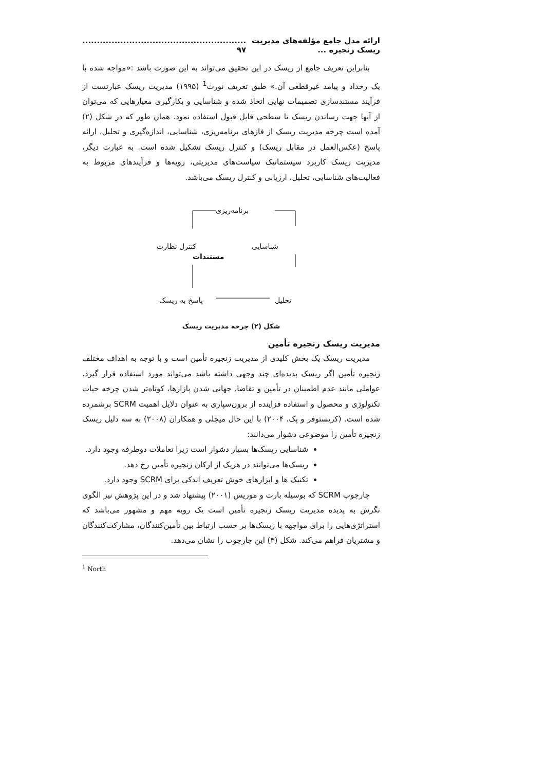ارائه مدل جامع مؤلفه‌های مدیریت ریسک زنجیره ........................................................... ۹۷
بنابراین تعریف جامع از ریسک در این تحقیق می‌تواند به این صورت باشد :«مواجه شده با یک رخداد و پیامد غیرقطعی آن.» طبق تعریف نورث<sup>1</sup> (۱۹۹۵) مدیریت ریسک عبارتست از فرآیند مستندسازی تصمیمات نهایی اتخاذ شده و شناسایی و بکارگیری معیارهایی که می‌توان از آنها جهت رساندن ریسک تا سطحی قابل قبول استفاده نمود. همان طور که در شکل (۲) آمده است چرخه مدیریت ریسک از فازهای برنامه‌ریزی، شناسایی، اندازه‌گیری و تحلیل، ارائه پاسخ (عکس‌العمل در مقابل ریسک) و کنترل ریسک تشکیل شده است. به عبارت دیگر، مدیریت ریسک کاربرد سیستماتیک سیاست‌های مدیریتی، رویه‌ها و فرآیندهای مربوط به فعالیت‌های شناسایی، تحلیل، ارزیابی و کنترل ریسک می‌باشد.
برنامه‌ریزی
شناسایی کنترل نظارت
مستندات
تحلیل پاسخ به ریسک
شکل (۲) چرخه مدیریت ریسک
مدیریت ریسک زنجیره تأمین
مدیریت ریسک یک بخش کلیدی از مدیریت زنجیره تأمین است و با توجه به اهداف مختلف زنجیره تأمین اگر ریسک پدیده‌ای چند وجهی داشته باشد می‌تواند مورد استفاده قرار گیرد. عواملی مانند عدم اطمینان در تأمین و تقاضا، جهانی شدن بازارها، کوتاه‌تر شدن چرخه حیات تکنولوژی و محصول و استفاده فزاینده از برون‌سپاری به عنوان دلایل اهمیت SCRM برشمرده شده است. (کریستوفر و پک، ۲۰۰۴) با این حال میچلی و همکاران (۲۰۰۸) به سه دلیل ریسک زنجیره تأمین را موضوعی دشوار می‌دانند:
شناسایی ریسک‌ها بسیار دشوار است زیرا تعاملات دوطرفه وجود دارد.
ریسک‌ها می‌توانند در هریک از ارکان زنجیره تأمین رخ دهد.
تکنیک ها و ابزارهای خوش تعریف اندکی برای SCRM وجود دارد.
چارچوب SCRM که بوسیله بارت و موریس (۲۰۰۱) پیشنهاد شد و در این پژوهش نیز الگوی نگرش به پدیده مدیریت ریسک زنجیره تأمین است یک رویه مهم و مشهور می‌باشد که استراتژی‌هایی را برای مواجهه با ریسک‌ها بر حسب ارتباط بین تأمین‌کنندگان، مشارکت‌کنندگان و مشتریان فراهم می‌کند. شکل (۳) این چارچوب را نشان می‌دهد.
<sup>1</sup> North